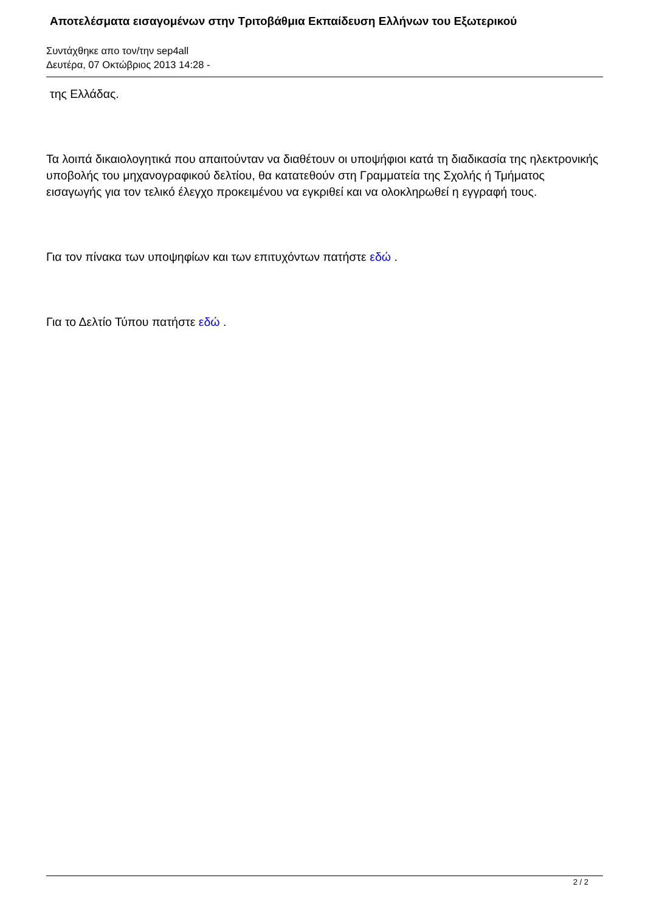Αποτελέσματα εισαγομένων στην Τριτοβάθμια Εκπαίδευση Ελλήνων του Εξωτερικού
Συντάχθηκε απο τον/την sep4all
Δευτέρα, 07 Οκτώβριος 2013 14:28 -
της Ελλάδας.
Τα λοιπά δικαιολογητικά που απαιτούνταν να διαθέτουν οι υποψήφιοι κατά τη διαδικασία της ηλεκτρονικής υποβολής του μηχανογραφικού δελτίου, θα κατατεθούν στη Γραμματεία της Σχολής ή Τμήματος εισαγωγής για τον τελικό έλεγχο προκειμένου να εγκριθεί και να ολοκληρωθεί η εγγραφή τους.
Για τον πίνακα των υποψηφίων και των επιτυχόντων πατήστε εδώ .
Για το Δελτίο Τύπου πατήστε εδώ .
2 / 2